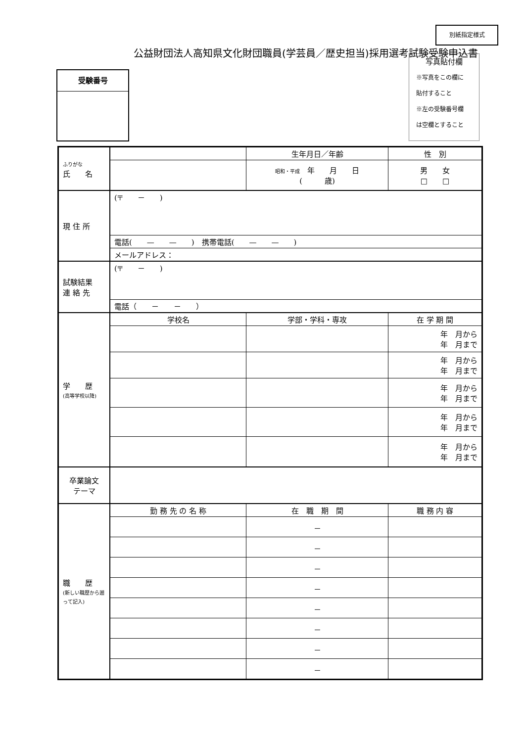別紙指定様式
公益財団法人高知県文化財団職員(学芸員／歴史担当)採用選考試験受験申込書
受験番号
写真貼付欄
※写真をこの欄に
貼付すること
※左の受験番号欄
は空欄とすること
| ふりがな 氏 名 | | 生年月日／年齢 | 性 別 |
| | | 昭和・平成 年 月 日 ( 歳) | 男 女 □ □ |
| 現 住 所 | (〒 － ) | | |
| | 電話( — — ) 携帯電話( — — ) | | |
| | メールアドレス： | | |
| 試験結果 連 絡 先 | (〒 － ) | | |
| | 電話（ － － ） | | |
| 学 歴 (高等学校以降) | 学校名 | 学部・学科・専攻 | 在 学 期 間 |
| | | | 年 月から 年 月まで |
| | | | 年 月から 年 月まで |
| | | | 年 月から 年 月まで |
| | | | 年 月から 年 月まで |
| | | | 年 月から 年 月まで |
| 卒業論文 テーマ | | | |
| 職 歴 (新しい職歴から遡って記入) | 勤 務 先 の 名 称 | 在 職 期 間 | 職 務 内 容 |
| | | － | |
| | | － | |
| | | － | |
| | | － | |
| | | － | |
| | | － | |
| | | － | |
| | | － | |